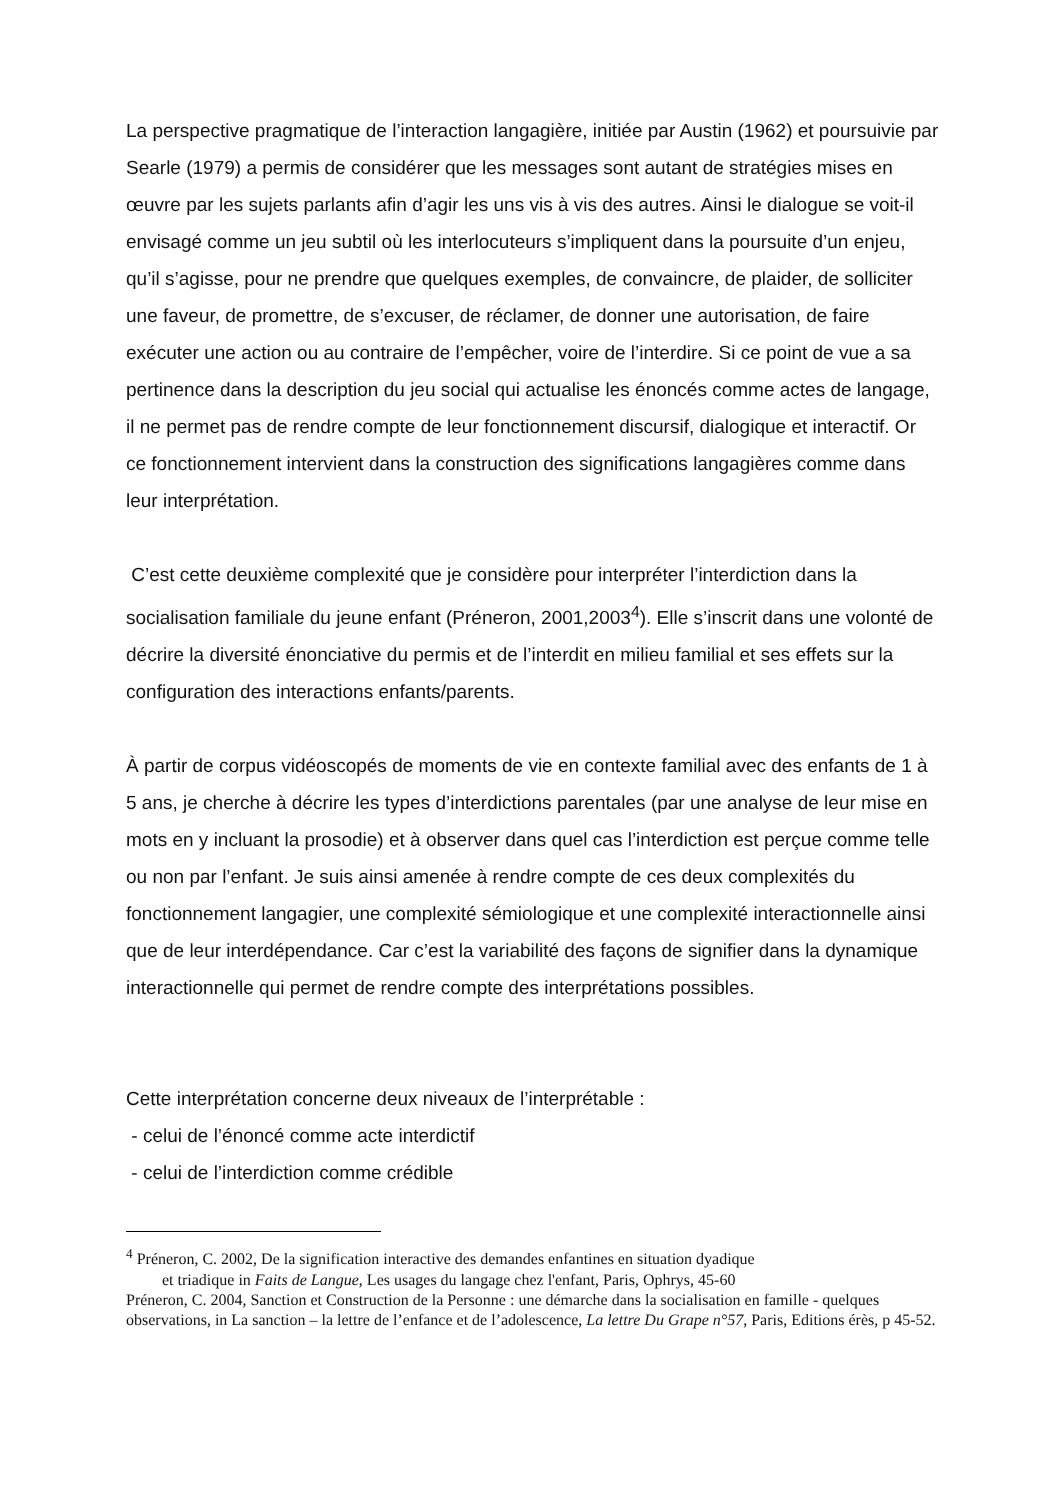La perspective pragmatique de l’interaction langagière, initiée par Austin (1962) et poursuivie par Searle (1979) a permis de considérer que les messages sont autant de stratégies mises en œuvre par les sujets parlants afin d’agir les uns vis à vis des autres. Ainsi le dialogue se voit-il envisagé comme un jeu subtil où les interlocuteurs s’impliquent dans la poursuite d’un enjeu, qu’il s’agisse, pour ne prendre que quelques exemples, de convaincre, de plaider, de solliciter une faveur, de promettre, de s’excuser, de réclamer, de donner une autorisation, de faire exécuter une action ou au contraire de l’empêcher, voire de l’interdire. Si ce point de vue a sa pertinence dans la description du jeu social qui actualise les énoncés comme actes de langage, il ne permet pas de rendre compte de leur fonctionnement discursif, dialogique et interactif. Or ce fonctionnement intervient dans la construction des significations langagières comme dans leur interprétation.
C’est cette deuxième complexité que je considère pour interpréter l’interdiction dans la socialisation familiale du jeune enfant (Préneron, 2001,2003<sup>4</sup>). Elle s’inscrit dans une volonté de décrire la diversité énonciative du permis et de l’interdit en milieu familial et ses effets sur la configuration des interactions enfants/parents.
À partir de corpus vidéoscopés de moments de vie en contexte familial avec des enfants de 1 à 5 ans, je cherche à décrire les types d’interdictions parentales (par une analyse de leur mise en mots en y incluant la prosodie) et à observer dans quel cas l’interdiction est perçue comme telle ou non par l’enfant. Je suis ainsi amenée à rendre compte de ces deux complexités du fonctionnement langagier, une complexité sémiologique et une complexité interactionnelle ainsi que de leur interdépendance. Car c’est la variabilité des façons de signifier dans la dynamique interactionnelle qui permet de rendre compte des interprétations possibles.
Cette interprétation concerne deux niveaux de l’interprétable :
- celui de l’énoncé comme acte interdictif
- celui de l’interdiction comme crédible
<sup>4</sup> Préneron, C. 2002, De la signification interactive des demandes enfantines en situation dyadique
et triadique in Faits de Langue, Les usages du langage chez l'enfant, Paris, Ophrys, 45-60
Préneron, C. 2004, Sanction et Construction de la Personne : une démarche dans la socialisation en famille - quelques observations, in La sanction – la lettre de l’enfance et de l’adolescence, La lettre Du Grape n°57, Paris, Editions érès, p 45-52.